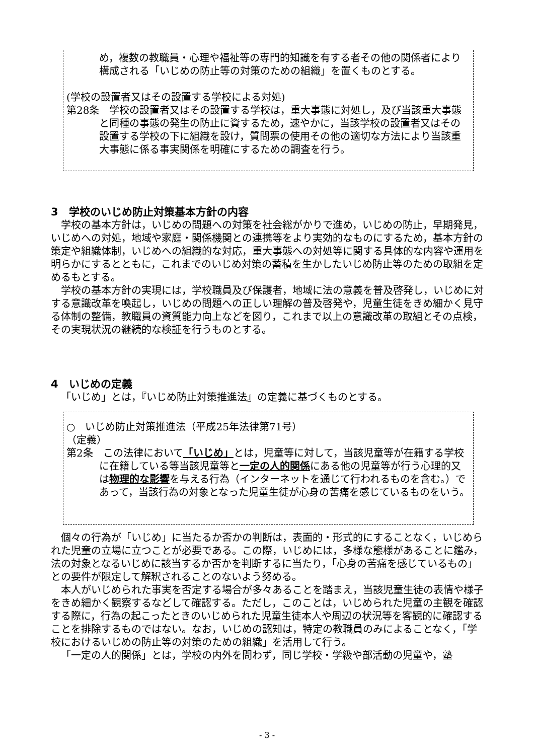め，複数の教職員・心理や福祉等の専門的知識を有する者その他の関係者により構成される「いじめの防止等の対策のための組織」を置くものとする。
(学校の設置者又はその設置する学校による対処)
第28条　学校の設置者又はその設置する学校は，重大事態に対処し，及び当該重大事態と同種の事態の発生の防止に資するため，速やかに，当該学校の設置者又はその設置する学校の下に組織を設け，質問票の使用その他の適切な方法により当該重大事態に係る事実関係を明確にするための調査を行う。
3　学校のいじめ防止対策基本方針の内容
学校の基本方針は，いじめの問題への対策を社会総がかりで進め，いじめの防止，早期発見，いじめへの対処，地域や家庭・関係機関との連携等をより実効的なものにするため，基本方針の策定や組織体制，いじめへの組織的な対応，重大事態への対処等に関する具体的な内容や運用を明らかにするとともに，これまでのいじめ対策の蓄積を生かしたいじめ防止等のための取組を定めるもとする。
学校の基本方針の実現には，学校職員及び保護者，地域に法の意義を普及啓発し，いじめに対する意識改革を喚起し，いじめの問題への正しい理解の普及啓発や，児童生徒をきめ細かく見守る体制の整備，教職員の資質能力向上などを図り，これまで以上の意識改革の取組とその点検，その実現状況の継続的な検証を行うものとする。
4　いじめの定義
「いじめ」とは，『いじめ防止対策推進法』の定義に基づくものとする。
○　いじめ防止対策推進法（平成25年法律第71号）
（定義）
第2条　この法律において「いじめ」とは，児童等に対して，当該児童等が在籍する学校に在籍している等当該児童等と一定の人的関係にある他の児童等が行う心理的又は物理的な影響を与える行為（インターネットを通じて行われるものを含む。）であって，当該行為の対象となった児童生徒が心身の苦痛を感じているものをいう。
個々の行為が「いじめ」に当たるか否かの判断は，表面的・形式的にすることなく，いじめられた児童の立場に立つことが必要である。この際，いじめには，多様な態様があることに鑑み，法の対象となるいじめに該当するか否かを判断するに当たり，「心身の苦痛を感じているもの」との要件が限定して解釈されることのないよう努める。
本人がいじめられた事実を否定する場合が多々あることを踏まえ，当該児童生徒の表情や様子をきめ細かく観察するなどして確認する。ただし，このことは，いじめられた児童の主観を確認する際に，行為の起こったときのいじめられた児童生徒本人や周辺の状況等を客観的に確認することを排除するものではない。なお，いじめの認知は，特定の教職員のみによることなく，「学校におけるいじめの防止等の対策のための組織」を活用して行う。
「一定の人的関係」とは，学校の内外を問わず，同じ学校・学級や部活動の児童や，塾
- 3 -